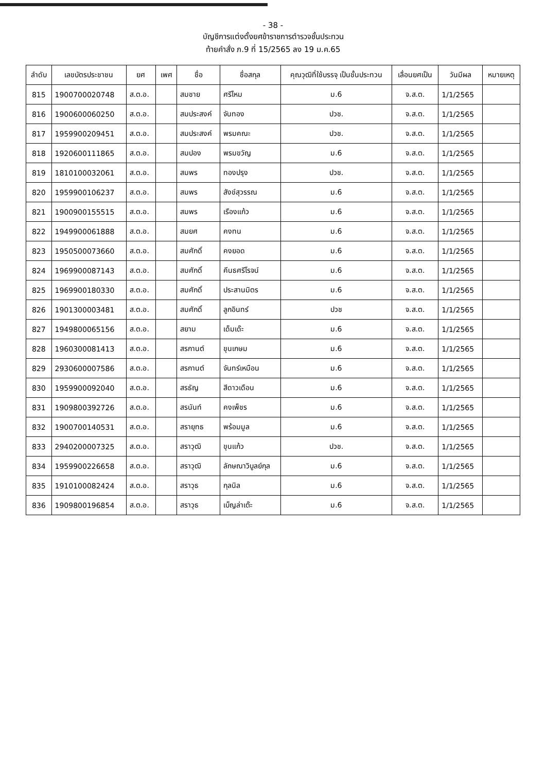- 38 -
บัญชีการแต่งตั้งยศข้าราชการตำรวจชั้นประทวน
ท้ายคำสั่ง ภ.9 ที่ 15/2565 ลง 19 ม.ค.65
| ลำดับ | เลขบัตรประชาชน | ยศ | เพศ | ชื่อ | ชื่อสกุล | คุณวุฒิที่ใช้บรรจุ เป็นชั้นประทวน | เลื่อนยศเป็น | วันมีผล | หมายเหตุ |
| --- | --- | --- | --- | --- | --- | --- | --- | --- | --- |
| 815 | 1900700020748 | ส.ต.อ. | | สมชาย | ศรีไหม | ม.6 | จ.ส.ต. | 1/1/2565 | |
| 816 | 1900600060250 | ส.ต.อ. | | สมประสงค์ | จันทอง | ปวช. | จ.ส.ต. | 1/1/2565 | |
| 817 | 1959900209451 | ส.ต.อ. | | สมประสงค์ | พรมคณะ | ปวช. | จ.ส.ต. | 1/1/2565 | |
| 818 | 1920600111865 | ส.ต.อ. | | สมปอง | พรมขวัญ | ม.6 | จ.ส.ต. | 1/1/2565 | |
| 819 | 1810100032061 | ส.ต.อ. | | สมพร | ทองปรุง | ปวช. | จ.ส.ต. | 1/1/2565 | |
| 820 | 1959900106237 | ส.ต.อ. | | สมพร | สังข์สุวรรณ | ม.6 | จ.ส.ต. | 1/1/2565 | |
| 821 | 1900900155515 | ส.ต.อ. | | สมพร | เรืองแก้ว | ม.6 | จ.ส.ต. | 1/1/2565 | |
| 822 | 1949900061888 | ส.ต.อ. | | สมยศ | คงทน | ม.6 | จ.ส.ต. | 1/1/2565 | |
| 823 | 1950500073660 | ส.ต.อ. | | สมศักดิ์ | คงยอด | ม.6 | จ.ส.ต. | 1/1/2565 | |
| 824 | 1969900087143 | ส.ต.อ. | | สมศักดิ์ | คีนธศรีโรจน์ | ม.6 | จ.ส.ต. | 1/1/2565 | |
| 825 | 1969900180330 | ส.ต.อ. | | สมศักดิ์ | ประสานมิตร | ม.6 | จ.ส.ต. | 1/1/2565 | |
| 826 | 1901300003481 | ส.ต.อ. | | สมศักดิ์ | ลูกอินทร์ | ปวช | จ.ส.ต. | 1/1/2565 | |
| 827 | 1949800065156 | ส.ต.อ. | | สยาม | เด็มเด๊ะ | ม.6 | จ.ส.ต. | 1/1/2565 | |
| 828 | 1960300081413 | ส.ต.อ. | | สรกานต์ | ขุนเกษม | ม.6 | จ.ส.ต. | 1/1/2565 | |
| 829 | 2930600007586 | ส.ต.อ. | | สรกานต์ | จันทร์เหมือน | ม.6 | จ.ส.ต. | 1/1/2565 | |
| 830 | 1959900092040 | ส.ต.อ. | | สรธัญ | สีดาวเดือน | ม.6 | จ.ส.ต. | 1/1/2565 | |
| 831 | 1909800392726 | ส.ต.อ. | | สรนันท์ | คงเพ็ชร | ม.6 | จ.ส.ต. | 1/1/2565 | |
| 832 | 1900700140531 | ส.ต.อ. | | สรายุทธ | พร้อมมูล | ม.6 | จ.ส.ต. | 1/1/2565 | |
| 833 | 2940200007325 | ส.ต.อ. | | สราวุฒิ | ขุนแก้ว | ปวช. | จ.ส.ต. | 1/1/2565 | |
| 834 | 1959900226658 | ส.ต.อ. | | สราวุฒิ | ลักษณาวิบูลย์กุล | ม.6 | จ.ส.ต. | 1/1/2565 | |
| 835 | 1910100082424 | ส.ต.อ. | | สราวุธ | กุลนิล | ม.6 | จ.ส.ต. | 1/1/2565 | |
| 836 | 1909800196854 | ส.ต.อ. | | สราวุธ | เบ็ญล่าเต๊ะ | ม.6 | จ.ส.ต. | 1/1/2565 | |